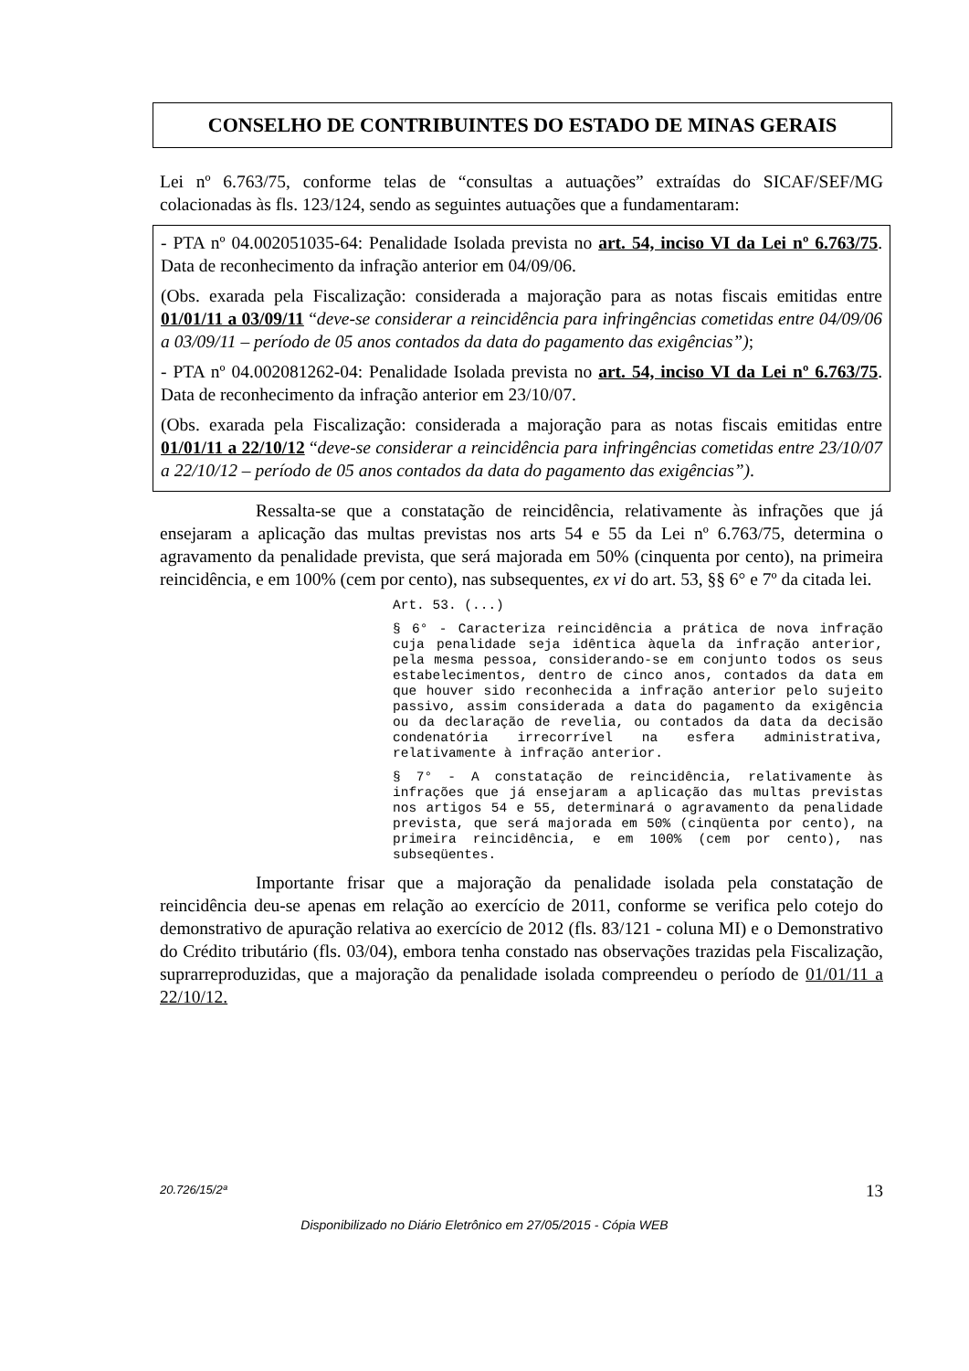CONSELHO DE CONTRIBUINTES DO ESTADO DE MINAS GERAIS
Lei nº 6.763/75, conforme telas de “consultas a autuações” extraídas do SICAF/SEF/MG colacionadas às fls. 123/124, sendo as seguintes autuações que a fundamentaram:
- PTA nº 04.002051035-64: Penalidade Isolada prevista no art. 54, inciso VI da Lei nº 6.763/75. Data de reconhecimento da infração anterior em 04/09/06.
(Obs. exarada pela Fiscalização: considerada a majoração para as notas fiscais emitidas entre 01/01/11 a 03/09/11 “deve-se considerar a reincidência para infringências cometidas entre 04/09/06 a 03/09/11 – período de 05 anos contados da data do pagamento das exigências”);
- PTA nº 04.002081262-04: Penalidade Isolada prevista no art. 54, inciso VI da Lei nº 6.763/75. Data de reconhecimento da infração anterior em 23/10/07.
(Obs. exarada pela Fiscalização: considerada a majoração para as notas fiscais emitidas entre 01/01/11 a 22/10/12 “deve-se considerar a reincidência para infringências cometidas entre 23/10/07 a 22/10/12 – período de 05 anos contados da data do pagamento das exigências”).
Ressalta-se que a constatação de reincidência, relativamente às infrações que já ensejaram a aplicação das multas previstas nos arts 54 e 55 da Lei nº 6.763/75, determina o agravamento da penalidade prevista, que será majorada em 50% (cinquenta por cento), na primeira reincidência, e em 100% (cem por cento), nas subsequentes, ex vi do art. 53, §§ 6° e 7º da citada lei.
Art. 53. (...)
§ 6° - Caracteriza reincidência a prática de nova infração cuja penalidade seja idêntica àquela da infração anterior, pela mesma pessoa, considerando-se em conjunto todos os seus estabelecimentos, dentro de cinco anos, contados da data em que houver sido reconhecida a infração anterior pelo sujeito passivo, assim considerada a data do pagamento da exigência ou da declaração de revelia, ou contados da data da decisão condenatória irrecorrível na esfera administrativa, relativamente à infração anterior.
§ 7° - A constatação de reincidência, relativamente às infrações que já ensejaram a aplicação das multas previstas nos artigos 54 e 55, determinará o agravamento da penalidade prevista, que será majorada em 50% (cinqüenta por cento), na primeira reincidência, e em 100% (cem por cento), nas subseqüentes.
Importante frisar que a majoração da penalidade isolada pela constatação de reincidência deu-se apenas em relação ao exercício de 2011, conforme se verifica pelo cotejo do demonstrativo de apuração relativa ao exercício de 2012 (fls. 83/121 - coluna MI) e o Demonstrativo do Crédito tributário (fls. 03/04), embora tenha constado nas observações trazidas pela Fiscalização, suprarreproduzidas, que a majoração da penalidade isolada compreendeu o período de 01/01/11 a 22/10/12.
20.726/15/2ª 13
Disponibilizado no Diário Eletrônico em 27/05/2015 - Cópia WEB